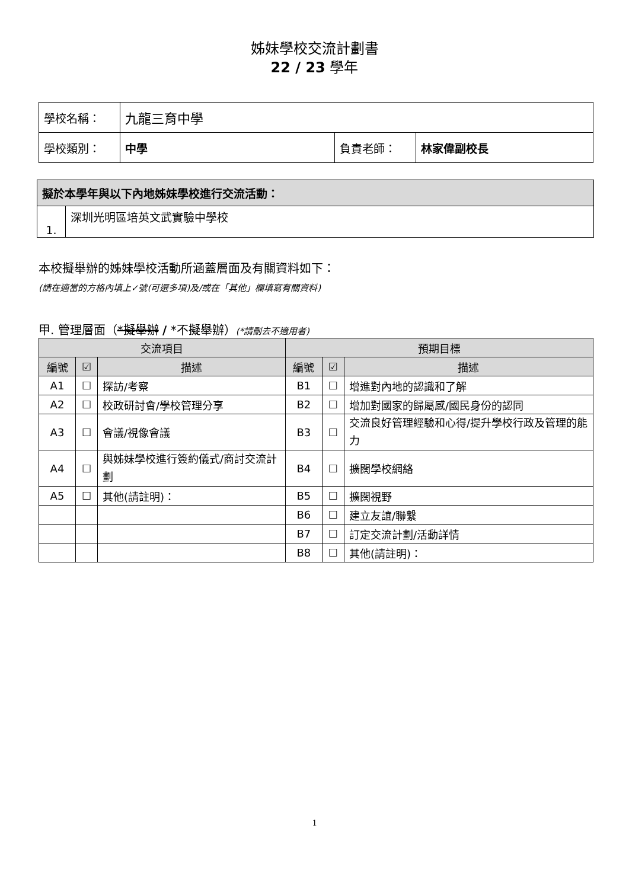姊妹學校交流計劃書
22 / 23 學年
| 學校名稱： | 九龍三育中學 | | |
| 學校類別： | 中學 | 負責老師： | 林家偉副校長 |
| 擬於本學年與以下內地姊妹學校進行交流活動： | |
| --- | --- |
| 1. | 深圳光明區培英文武實驗中學校 |
本校擬舉辦的姊妹學校活動所涵蓋層面及有關資料如下：
(請在適當的方格內填上✓號(可選多項)及/或在「其他」欄填寫有關資料)
甲. 管理層面（*擬舉辦 / *不擬舉辦）(*請刪去不適用者)
| 交流項目 | | | 預期目標 | | |
| --- | --- | --- | --- | --- | --- |
| 編號 | ☑ | 描述 | 編號 | ☑ | 描述 |
| A1 | ☐ | 探訪/考察 | B1 | ☐ | 增進對內地的認識和了解 |
| A2 | ☐ | 校政研討會/學校管理分享 | B2 | ☐ | 增加對國家的歸屬感/國民身份的認同 |
| A3 | ☐ | 會議/視像會議 | B3 | ☐ | 交流良好管理經驗和心得/提升學校行政及管理的能力 |
| A4 | ☐ | 與姊妹學校進行簽約儀式/商討交流計劃 | B4 | ☐ | 擴闊學校網絡 |
| A5 | ☐ | 其他(請註明)： | B5 | ☐ | 擴闊視野 |
| | | | B6 | ☐ | 建立友誼/聯繫 |
| | | | B7 | ☐ | 訂定交流計劃/活動詳情 |
| | | | B8 | ☐ | 其他(請註明)： |
1